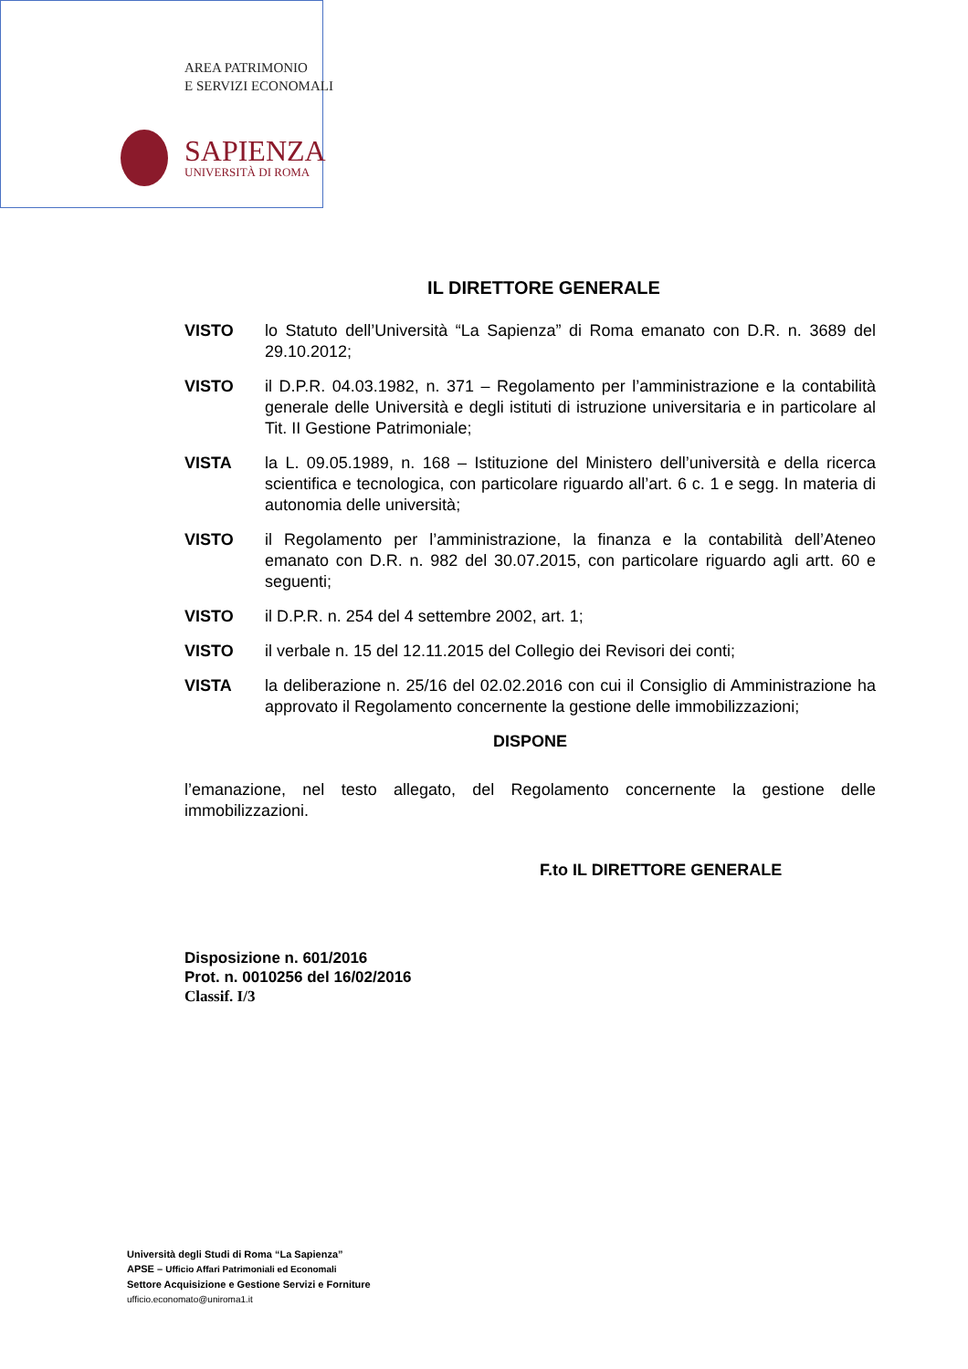AREA PATRIMONIO
E SERVIZI ECONOMALI
SAPIENZA
UNIVERSITÀ DI ROMA
IL DIRETTORE GENERALE
VISTO lo Statuto dell’Università “La Sapienza” di Roma emanato con D.R. n. 3689 del 29.10.2012;
VISTO il D.P.R. 04.03.1982, n. 371 – Regolamento per l’amministrazione e la contabilità generale delle Università e degli istituti di istruzione universitaria e in particolare al Tit. II Gestione Patrimoniale;
VISTA la L. 09.05.1989, n. 168 – Istituzione del Ministero dell’università e della ricerca scientifica e tecnologica, con particolare riguardo all’art. 6 c. 1 e segg. In materia di autonomia delle università;
VISTO il Regolamento per l’amministrazione, la finanza e la contabilità dell’Ateneo emanato con D.R. n. 982 del 30.07.2015, con particolare riguardo agli artt. 60 e seguenti;
VISTO il D.P.R. n. 254 del 4 settembre 2002, art. 1;
VISTO il verbale n. 15 del 12.11.2015 del Collegio dei Revisori dei conti;
VISTA la deliberazione n. 25/16 del 02.02.2016 con cui il Consiglio di Amministrazione ha approvato il Regolamento concernente la gestione delle immobilizzazioni;
DISPONE
l’emanazione, nel testo allegato, del Regolamento concernente la gestione delle immobilizzazioni.
F.to IL DIRETTORE GENERALE
Disposizione n. 601/2016
Prot. n. 0010256 del 16/02/2016
Classif. I/3
Università degli Studi di Roma “La Sapienza”
APSE – Ufficio Affari Patrimoniali ed Economali
Settore Acquisizione e Gestione Servizi e Forniture
ufficio.economato@uniroma1.it